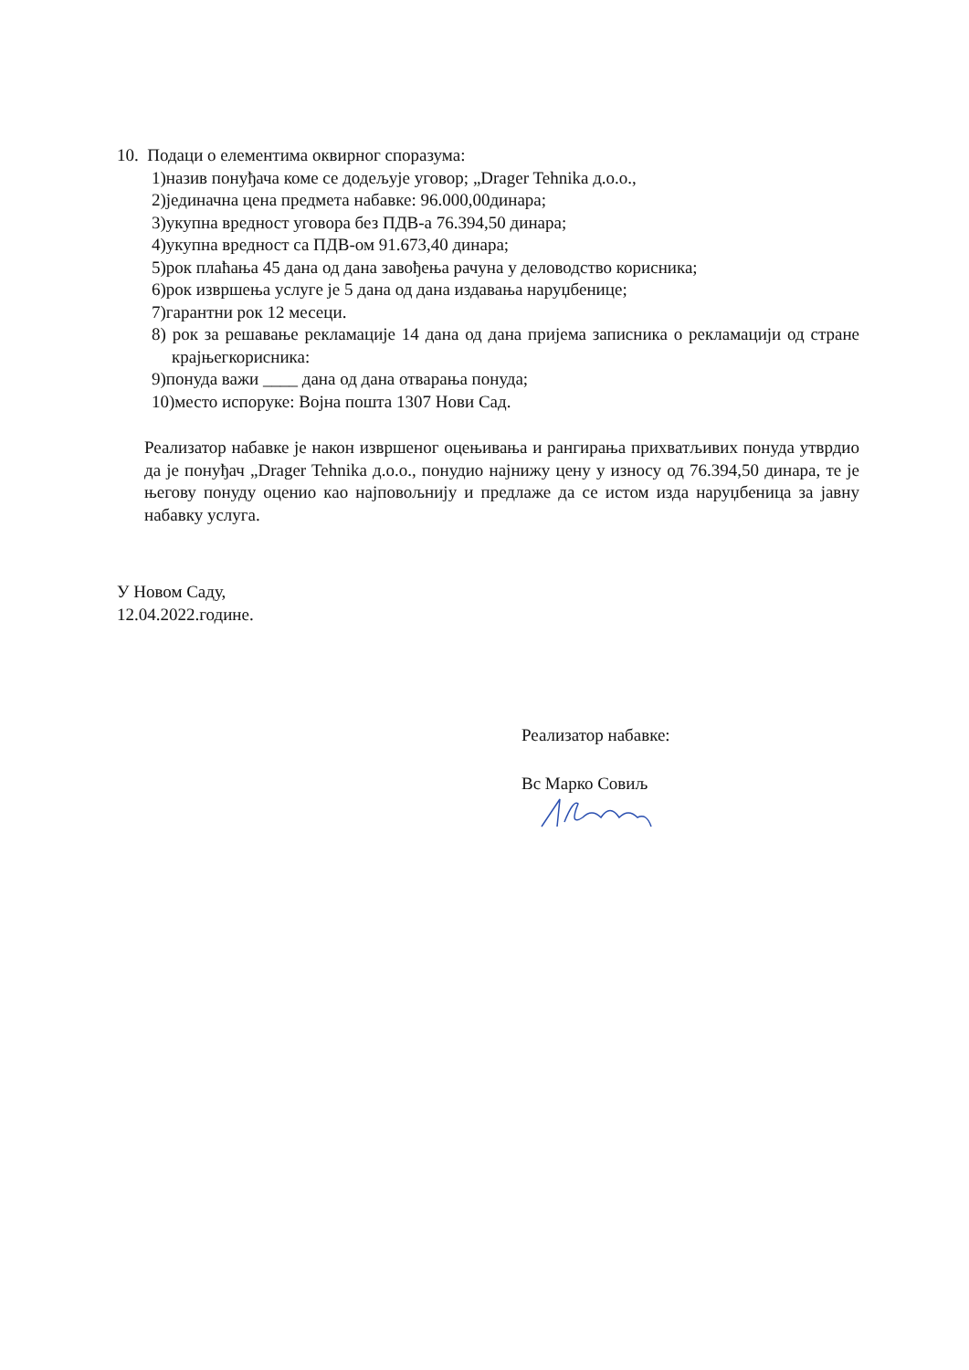10. Подаци о елементима оквирног споразума:
1)назив понуђача коме се додељује уговор; „Drager Tehnika д.о.о.,
2)јединачна цена предмета набавке: 96.000,00динара;
3)укупна вредност уговора без ПДВ-а 76.394,50 динара;
4)укупна вредност са ПДВ-ом 91.673,40 динара;
5)рок плаћања 45 дана од дана завођења рачуна у деловодство корисника;
6)рок извршења услуге је 5 дана од дана издавања наруџбенице;
7)гарантни рок 12 месеци.
8) рок за решавање рекламације 14 дана од дана пријема записника о рекламацији од стране крајњегкорисника:
9)понуда важи ____ дана од дана отварања понуда;
10)место испоруке: Војна пошта 1307 Нови Сад.
Реализатор набавке је након извршеног оцењивања и рангирања прихватљивих понуда утврдио да је понуђач „Drager Tehnika д.о.о., понудио најнижу цену у износу од 76.394,50 динара, те је његову понуду оценио као најповољнију и предлаже да се истом изда наруџбеница за јавну набавку услуга.
У Новом Саду,
12.04.2022.године.
Реализатор набавке:
Вс Марко Совиљ